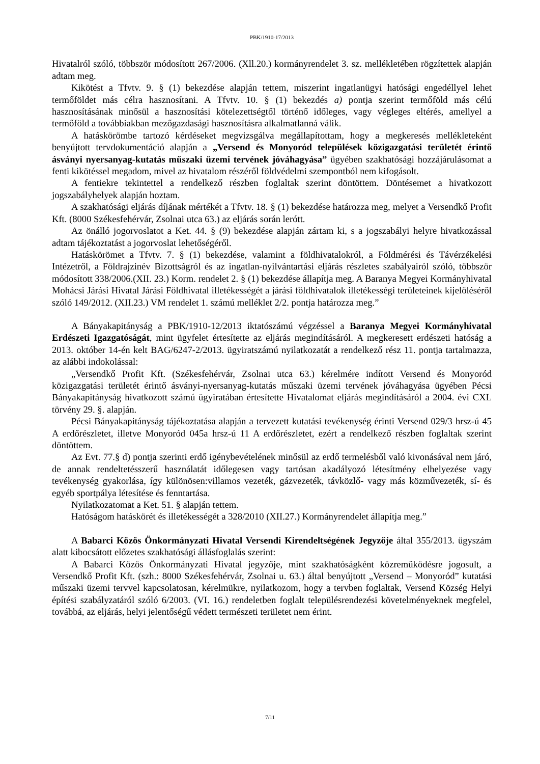PBK/1910-17/2013
Hivatalról szóló, többször módosított 267/2006. (Xll.20.) kormányrendelet 3. sz. mellékletében rögzítettek alapján adtam meg.
Kikötést a Tfvtv. 9. § (1) bekezdése alapján tettem, miszerint ingatlanügyi hatósági engedéllyel lehet termőföldet más célra hasznosítani. A Tfvtv. 10. § (1) bekezdés a) pontja szerint termőföld más célú hasznosításának minősül a hasznosítási kötelezettségtől történő időleges, vagy végleges eltérés, amellyel a termőföld a továbbiakban mezőgazdasági hasznosításra alkalmatlanná válik.
A hatáskörömbe tartozó kérdéseket megvizsgálva megállapítottam, hogy a megkeresés mellékleteként benyújtott tervdokumentáció alapján a „Versend és Monyoród települések közigazgatási területét érintő ásványi nyersanyag-kutatás műszaki üzemi tervének jóváhagyása” ügyében szakhatósági hozzájárulásomat a fenti kikötéssel megadom, mivel az hivatalom részéről földvédelmi szempontból nem kifogásolt.
A fentiekre tekintettel a rendelkező részben foglaltak szerint döntöttem. Döntésemet a hivatkozott jogszabályhelyek alapján hoztam.
A szakhatósági eljárás díjának mértékét a Tfvtv. 18. § (1) bekezdése határozza meg, melyet a Versendkő Profit Kft. (8000 Székesfehérvár, Zsolnai utca 63.) az eljárás során lerótt.
Az önálló jogorvoslatot a Ket. 44. § (9) bekezdése alapján zártam ki, s a jogszabályi helyre hivatkozással adtam tájékoztatást a jogorvoslat lehetőségéről.
Hatáskörömet a Tfvtv. 7. § (1) bekezdése, valamint a földhivatalokról, a Földmérési és Távérzékelési Intézetről, a Földrajzinév Bizottságról és az ingatlan-nyilvántartási eljárás részletes szabályairól szóló, többször módosított 338/2006.(XII. 23.) Korm. rendelet 2. § (1) bekezdése állapítja meg. A Baranya Megyei Kormányhivatal Mohácsi Járási Hivatal Járási Földhivatal illetékességét a járási földhivatalok illetékességi területeinek kijelöléséről szóló 149/2012. (XII.23.) VM rendelet 1. számú melléklet 2/2. pontja határozza meg.”
A Bányakapitányság a PBK/1910-12/2013 iktatószámú végzéssel a Baranya Megyei Kormányhivatal Erdészeti Igazgatóságát, mint ügyfelet értesítette az eljárás megindításáról. A megkeresett erdészeti hatóság a 2013. október 14-én kelt BAG/6247-2/2013. ügyiratszámú nyilatkozatát a rendelkező rész 11. pontja tartalmazza, az alábbi indokolással:
„Versendkő Profit Kft. (Székesfehérvár, Zsolnai utca 63.) kérelmére indított Versend és Monyoród közigazgatási területét érintő ásványi-nyersanyag-kutatás műszaki üzemi tervének jóváhagyása ügyében Pécsi Bányakapitányság hivatkozott számú ügyiratában értesítette Hivatalomat eljárás megindításáról a 2004. évi CXL törvény 29. §. alapján.
Pécsi Bányakapitányság tájékoztatása alapján a tervezett kutatási tevékenység érinti Versend 029/3 hrsz-ú 45 A erdőrészletet, illetve Monyoród 045a hrsz-ú 11 A erdőrészletet, ezért a rendelkező részben foglaltak szerint döntöttem.
Az Evt. 77.§ d) pontja szerinti erdő igénybevételének minősül az erdő termelésből való kivonásával nem járó, de annak rendeltetésszerű használatát időlegesen vagy tartósan akadályozó létesítmény elhelyezése vagy tevékenység gyakorlása, így különösen:villamos vezeték, gázvezeték, távközlő- vagy más közművezeték, sí- és egyéb sportpálya létesítése és fenntartása.
Nyilatkozatomat a Ket. 51. § alapján tettem.
Hatóságom hatáskörét és illetékességét a 328/2010 (XII.27.) Kormányrendelet állapítja meg.”
A Babarci Közös Önkormányzati Hivatal Versendi Kirendeltségének Jegyzője által 355/2013. ügyszám alatt kibocsátott előzetes szakhatósági állásfoglalás szerint:
A Babarci Közös Önkormányzati Hivatal jegyzője, mint szakhatóságként közreműködésre jogosult, a Versendkő Profit Kft. (szh.: 8000 Székesfehérvár, Zsolnai u. 63.) által benyújtott „Versend – Monyoród” kutatási műszaki üzemi tervvel kapcsolatosan, kérelmükre, nyilatkozom, hogy a tervben foglaltak, Versend Község Helyi építési szabályzatáról szóló 6/2003. (VI. 16.) rendeletben foglalt településrendezési követelményeknek megfelel, továbbá, az eljárás, helyi jelentőségű védett természeti területet nem érint.
7/11